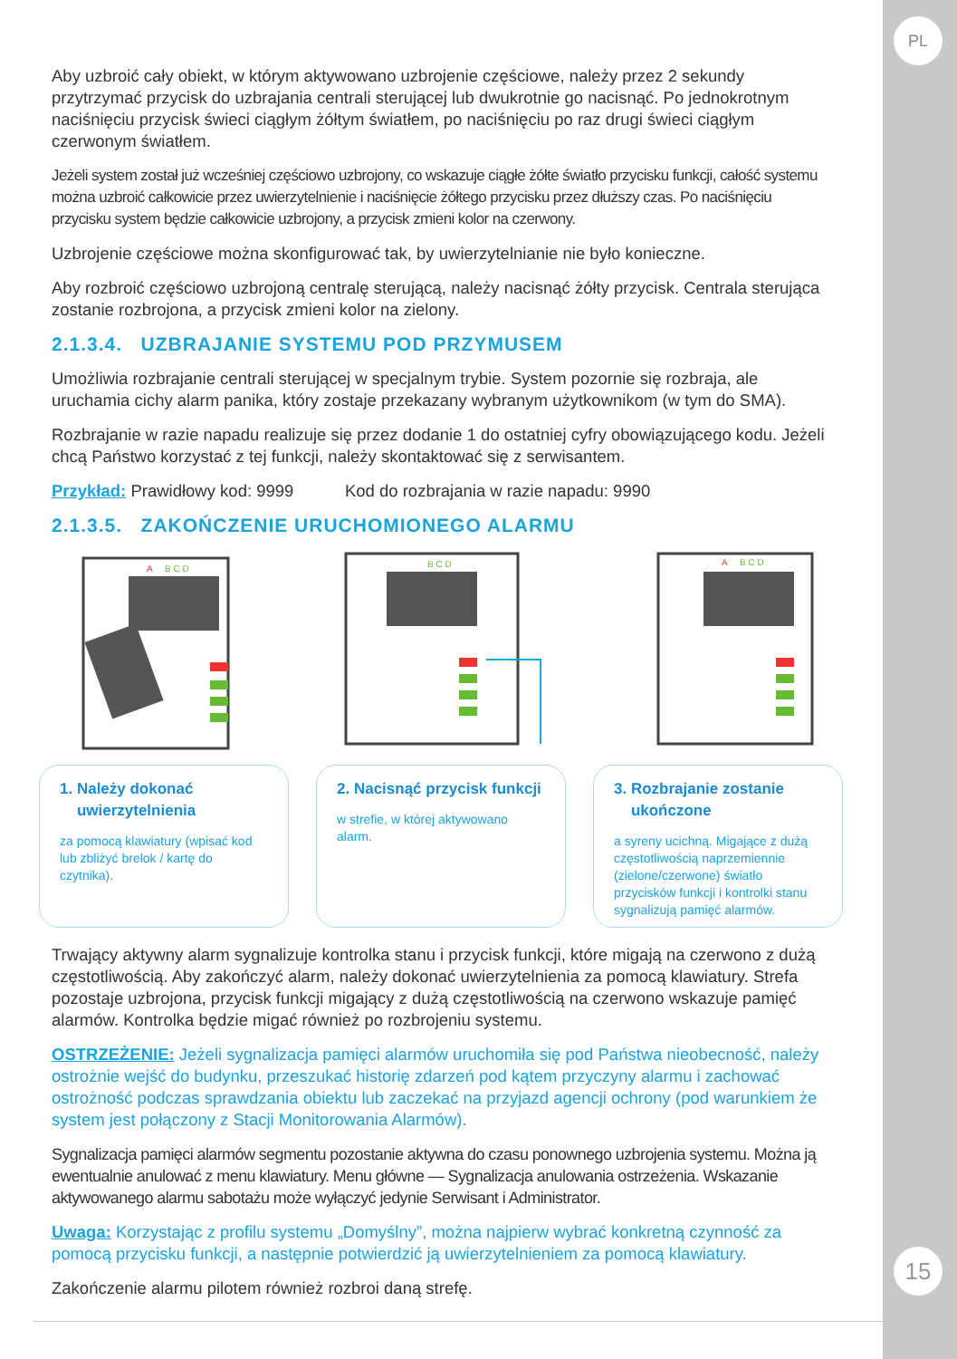PL
Aby uzbroić cały obiekt, w którym aktywowano uzbrojenie częściowe, należy przez 2 sekundy przytrzymać przycisk do uzbrajania centrali sterującej lub dwukrotnie go nacisnąć. Po jednokrotnym naciśnięciu przycisk świeci ciągłym żółtym światłem, po naciśnięciu po raz drugi świeci ciągłym czerwonym światłem.
Jeżeli system został już wcześniej częściowo uzbrojony, co wskazuje ciągłe żółte światło przycisku funkcji, całość systemu można uzbroić całkowicie przez uwierzytelnienie i naciśnięcie żółtego przycisku przez dłuższy czas. Po naciśnięciu przycisku system będzie całkowicie uzbrojony, a przycisk zmieni kolor na czerwony.
Uzbrojenie częściowe można skonfigurować tak, by uwierzytelnianie nie było konieczne.
Aby rozbroić częściowo uzbrojoną centralę sterującą, należy nacisnąć żółty przycisk. Centrala sterująca zostanie rozbrojona, a przycisk zmieni kolor na zielony.
2.1.3.4. UZBRAJANIE SYSTEMU POD PRZYMUSEM
Umożliwia rozbrajanie centrali sterującej w specjalnym trybie. System pozornie się rozbraja, ale uruchamia cichy alarm panika, który zostaje przekazany wybranym użytkownikom (w tym do SMA).
Rozbrajanie w razie napadu realizuje się przez dodanie 1 do ostatniej cyfry obowiązującego kodu. Jeżeli chcą Państwo korzystać z tej funkcji, należy skontaktować się z serwisantem.
Przykład: Prawidłowy kod: 9999 Kod do rozbrajania w razie napadu: 9990
2.1.3.5. ZAKOŃCZENIE URUCHOMIONEGO ALARMU
A
B C D
B C D
A
B C D
1. Należy dokonać
uwierzytelnienia
za pomocą klawiatury (wpisać kod lub zbliżyć brelok / kartę do czytnika).
2. Nacisnąć przycisk funkcji
w strefie, w której aktywowano alarm.
3. Rozbrajanie zostanie
ukończone
a syreny ucichną. Migające z dużą częstotliwością naprzemiennie (zielone/czerwone) światło przycisków funkcji i kontrolki stanu sygnalizują pamięć alarmów.
Trwający aktywny alarm sygnalizuje kontrolka stanu i przycisk funkcji, które migają na czerwono z dużą częstotliwością. Aby zakończyć alarm, należy dokonać uwierzytelnienia za pomocą klawiatury. Strefa pozostaje uzbrojona, przycisk funkcji migający z dużą częstotliwością na czerwono wskazuje pamięć alarmów. Kontrolka będzie migać również po rozbrojeniu systemu.
OSTRZEŻENIE: Jeżeli sygnalizacja pamięci alarmów uruchomiła się pod Państwa nieobecność, należy ostrożnie wejść do budynku, przeszukać historię zdarzeń pod kątem przyczyny alarmu i zachować ostrożność podczas sprawdzania obiektu lub zaczekać na przyjazd agencji ochrony (pod warunkiem że system jest połączony z Stacji Monitorowania Alarmów).
Sygnalizacja pamięci alarmów segmentu pozostanie aktywna do czasu ponownego uzbrojenia systemu. Można ją ewentualnie anulować z menu klawiatury. Menu główne — Sygnalizacja anulowania ostrzeżenia. Wskazanie aktywowanego alarmu sabotażu może wyłączyć jedynie Serwisant i Administrator.
Uwaga: Korzystając z profilu systemu „Domyślny”, można najpierw wybrać konkretną czynność za pomocą przycisku funkcji, a następnie potwierdzić ją uwierzytelnieniem za pomocą klawiatury.
Zakończenie alarmu pilotem również rozbroi daną strefę.
15